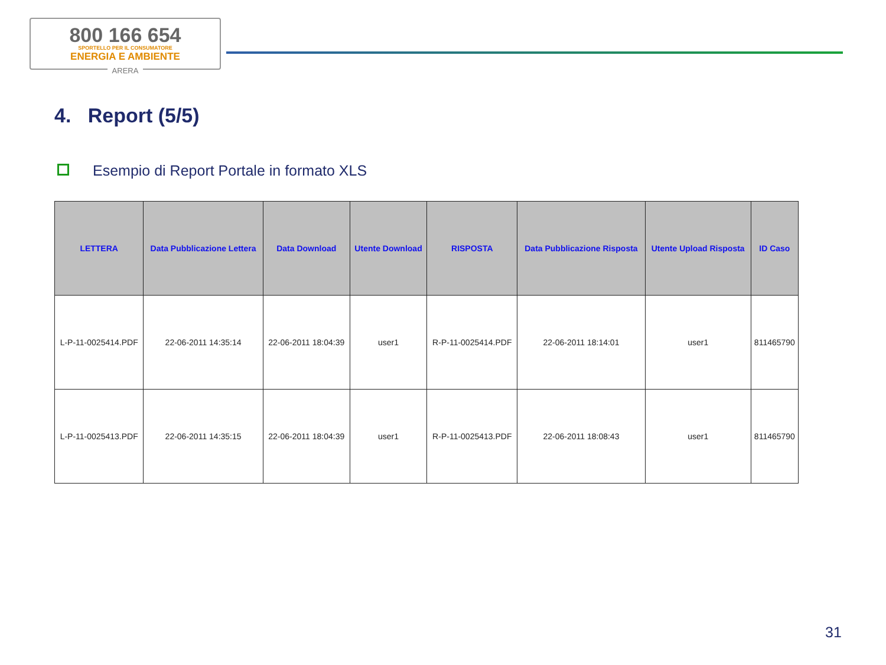800 166 654
SPORTELLO PER IL CONSUMATORE
ENERGIA E AMBIENTE
ARERA
4. Report (5/5)
Esempio di Report Portale in formato XLS
| LETTERA | Data Pubblicazione Lettera | Data Download | Utente Download | RISPOSTA | Data Pubblicazione Risposta | Utente Upload Risposta | ID Caso |
| --- | --- | --- | --- | --- | --- | --- | --- |
| L-P-11-0025414.PDF | 22-06-2011 14:35:14 | 22-06-2011 18:04:39 | user1 | R-P-11-0025414.PDF | 22-06-2011 18:14:01 | user1 | 811465790 |
| L-P-11-0025413.PDF | 22-06-2011 14:35:15 | 22-06-2011 18:04:39 | user1 | R-P-11-0025413.PDF | 22-06-2011 18:08:43 | user1 | 811465790 |
31